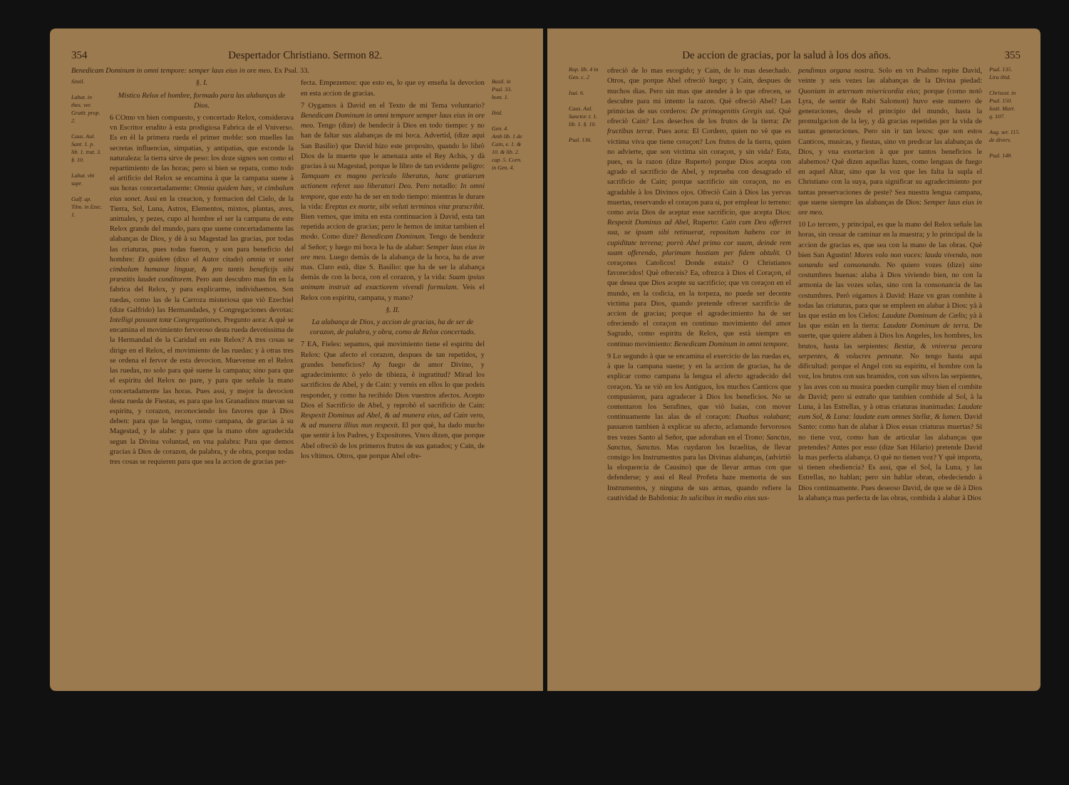354 Despertador Christiano. Sermon 82.
Benedicam Dominum in omni tempore: semper laus eius in ore meo. Ex Psal. 33.
Simil.
Labat. in thes. ver. Gratit. prop. 2.
Caus. Aul. Sant. 1. p. lib. 1. trat. 3. §. 10.
Labat. vbi supr.
Galf. ap. Tilm. in Ezec. 1.
§. I.
Mistico Relox el hombre, formado para las alabanças de Dios.
6 COmo vn bien compuesto, y concertado Relox, considerava vn Escritor erudito à esta prodigiosa Fabrica de el Vniverso. Es en èl la primera rueda el primer moble: son muelles las secretas influencias, simpatias, y antipatias, que esconde la naturaleza: la tierra sirve de peso: los doze signos son como el repartimiento de las horas; pero si bien se repara, como todo el artificio del Relox se encamina à que la campana suene à sus horas concertadamente: Omnia quidem hæc, vt cimbalum eius sonet. Assi en la creacion, y formacion del Cielo, de la Tierra, Sol, Luna, Astros, Elementos, mixtos, plantas, aves, animales, y pezes, cupo al hombre el ser la campana de este Relox grande del mundo, para que suene concertadamente las alabanças de Dios, y dè à su Magestad las gracias, por todas las criaturas, pues todas fueron, y son para beneficio del hombre: Et quidem (dixo el Autor citado) omnia vt sonet cimbalum humanæ linguæ, & pro tantis beneficijs sibi præstitis laudet conditorem. Pero aun descubro mas fin en la fabrica del Relox, y para explicarme, individuemos. Son ruedas, como las de la Carroza misteriosa que viò Ezechiel (dize Galfrido) las Hermandades, y Congregaciones devotas: Intelligi possunt totæ Congregationes. Pregunto aora: A què se encamina el movimiento fervoroso desta rueda devotissima de la Hermandad de la Caridad en este Relox? A tres cosas se dirige en el Relox, el movimiento de las ruedas: y à otras tres se ordena el fervor de esta devocion. Muevense en el Relox las ruedas, no solo para què suene la campana; sino para que el espiritu del Relox no pare, y para que señale la mano concertadamente las horas. Pues assi, y mejor la devocion desta rueda de Fiestas, es para que los Granadinos muevan su espiritu, y corazon, reconociendo los favores que à Dios deben: para que la lengua, como campana, de gracias à su Magestad, y le alabe: y para que la mano obre agradecida segun la Divina voluntad, en vna palabra: Para que demos gracias à Dios de corazon, de palabra, y de obra, porque todas tres cosas se requieren para que sea la accion de gracias per-
fecta. Empezemos: que esto es, lo que oy enseña la devocion en esta accion de gracias.
7 Oygamos à David en el Texto de mi Tema voluntario? Benedicam Dominum in omni tempore semper laus eius in ore meo. Tengo (dize) de bendecir à Dios en todo tiempo: y no han de faltar sus alabanças de mi boca. Advertid, (dize aqui San Basilio) que David hizo este proposito, quando lo librò Dios de la muerte que le amenaza ante el Rey Achis, y dà gracias à su Magestad, porque le libro de tan evidente peligro: Tamquam ex magno periculo liberatus, hanc gratiarum actionem referet suo liberatori Deo. Pero notadlo: In omni tempore, que esto ha de ser en todo tiempo: mientras le durare la vida: Ereptus ex morte, sibi veluti terminos vitæ præscribit. Bien vemos, que imita en esta continuacion à David, esta tan repetida accion de gracias; pero le hemos de imitar tambien el modo. Como dize? Benedicam Dominum. Tengo de bendezir al Señor; y luego mi boca le ha de alabar: Semper laus eius in ore meo. Luego demàs de la alabança de la boca, ha de aver mas. Claro està, dize S. Basilio: que ha de ser la alabança demàs de con la boca, con el corazon, y la vida: Suam ipsius animam instruit ad exactiorem vivendi formulam. Veis el Relox con espiritu, campana, y mano?
§. II.
La alabança de Dios, y accion de gracias, ha de ser de corazon, de palabra, y obra, como de Relox concertado.
7 EA, Fieles: sepamos, què movimiento tiene el espiritu del Relox: Que afecto el corazon, despues de tan repetidos, y grandes beneficios? Ay fuego de amor Divino, y agradecimiento: ò yelo de tibieza, è ingratitud? Mirad los sacrificios de Abel, y de Cain: y vereis en ellos lo que podeis responder, y como ha recibido Dios vuestros afectos. Acepto Dios el Sacrificio de Abel, y reprobò el sacrificio de Cain: Respexit Dominus ad Abel, & ad munera eius, ad Cain vero, & ad munera illius non respexit. El por què, ha dado mucho que sentir à los Padres, y Expositores. Vnos dizen, que porque Abel ofreciò de los primeros frutos de sus ganados; y Cain, de los vltimos. Otros, que porque Abel ofre-
Basil. in Psal. 33. hom. 1.
Ibid.
Gen. 4.
Amb lib. 1 de Cain, e. 1. & 10. & lib. 2. cap. 5. Corn. in Gen. 4.
De accion de gracias, por la salud à los dos años. 355
Rup. lib. 4 in Gen. c. 2
Isai. 6.
Caus. Aul. Sanctor. t. 1. lib. 1. §. 10.
Psal. 136.
ofreciò de lo mas escogido; y Cain, de lo mas desechado. Otros, que porque Abel ofreciò luego; y Cain, despues de muchos dias. Pero sin mas que atender à lo que ofrecen, se descubre para mi intento la razon. Què ofreciò Abel? Las primicias de sus corderos: De primogenitis Gregis sui. Què ofreciò Cain? Los desechos de los frutos de la tierra: De fructibus terræ. Pues aora: El Cordero, quien no vè que es victima viva que tiene coraçon? Los frutos de la tierra, quien no advierte, que son victima sin coraçon, y sin vida? Esta, pues, es la razon (dize Ruperto) porque Dios acepta con agrado el sacrificio de Abel, y reprueba con desagrado el sacrificio de Cain; porque sacrificio sin coraçon, no es agradable à los Divinos ojos. Ofreciò Cain à Dios las yervas muertas, reservando el coraçon para si, por emplear lo terreno: como avia Dios de aceptar esse sacrificio, que acepta Dios: Respexit Dominus ad Abel, Ruperto: Cain cum Deo offerret sua, se ipsum sibi retinuerat, repositum habens cor in cupiditate terrena; porrò Abel primo cor suum, deinde rem suam offerendo, plurimam hostiam per fidem obtulit. O coraçones Catolicos! Donde estais? O Christianos favorecidos! Què ofreceis? Ea, ofrezca à Dios el Coraçon, el que desea que Dios acepte su sacrificio; que vn coraçon en el mundo, en la codicia, en la torpeza, no puede ser decente victima para Dios, quando pretende ofrecer sacrificio de accion de gracias; porque el agradecimiento ha de ser ofreciendo el coraçon en continuo movimiento del amor Sagrado, como espiritu de Relox, que està siempre en continuo movimiento: Benedicam Dominum in omni tempore.
9 Lo segundo à que se encamina el exercicio de las ruedas es, à que la campana suene; y en la accion de gracias, ha de explicar como campana la lengua el afecto agradecido del coraçon. Ya se viò en los Antiguos, los muchos Canticos que compusieron, para agradecer à Dios los beneficios. No se contentaron los Serafines, que viò Isaias, con mover continuamente las alas de el coraçon: Duabus volabant; passaron tambien à explicar su afecto, aclamando fervorosos tres vezes Santo al Señor, que adoraban en el Trono: Sanctus, Sanctus, Sanctus. Mas cuydaron los Israelitas, de llevar consigo los Instrumentos para las Divinas alabanças, (advirtiò la eloquencia de Causino) que de llevar armas con que defenderse; y assi el Real Profeta haze memoria de sus Instrumentos, y ninguna de sus armas, quando refiere la cautividad de Babilonia: In salicibus in medio eius sus-
pendimus organa nostra. Solo en vn Psalmo repite David, veinte y seis vezes las alabanças de la Divina piedad: Quoniam in æternum misericordia eius; porque (como notò Lyra, de sentir de Rabi Salomon) huvo este numero de generaciones, desde el principio del mundo, hasta la promulgacion de la ley, y dà gracias repetidas por la vida de tantas generaciones. Pero sin ir tan lexos: que son estos Canticos, musicas, y fiestas, sino vn predicar las alabanças de Dios, y vna exortacion à que por tantos beneficios le alabemos? Què dizen aquellas luzes, como lenguas de fuego en aquel Altar, sino que la voz que les falta la supla el Christiano con la suya, para significar su agradecimiento por tantas preservaciones de peste? Sea nuestra lengua campana, que suene siempre las alabanças de Dios: Semper laus eius in ore meo.
10 Lo tercero, y principal, es que la mano del Relox señale las horas, sin cessar de caminar en la muestra; y lo principal de la accion de gracias es, que sea con la mano de las obras. Què bien San Agustin! Mores volo non voces: lauda vivendo, non sonando sed consonando. No quiero vozes (dize) sino costumbres buenas: alaba à Dios viviendo bien, no con la armonia de las vozes solas, sino con la consonancia de las costumbres. Però oigamos à David: Haze vn gran combite à todas las criaturas, para que se empleen en alabar à Dios: yà à las que estàn en los Cielos: Laudate Dominum de Cœlis; yà à las que estàn en la tierra: Laudate Dominum de terra. De suerte, que quiere alaben à Dios los Angeles, los hombres, los brutos, hasta las serpientes: Bestiæ, & vniversa pecora serpentes, & volucres pennatæ. No tengo hasta aqui dificultad: porque el Angel con su espiritu, el hombre con la voz, los brutos con sus bramidos, con sus silvos las serpientes, y las aves con su musica pueden cumplir muy bien el combite de David; pero si estraño que tambien combide al Sol, à la Luna, à las Estrellas, y à otras criaturas inanimadas: Laudate eum Sol, & Luna: laudate eum omnes Stellæ, & lumen. David Santo: como han de alabar à Dios essas criaturas muertas? Si no tiene voz, como han de articular las alabanças que pretendes? Antes por esso (dize San Hilario) pretende David la mas perfecta alabança. O què no tienen voz? Y què importa, si tienen obediencia? Es assi, que el Sol, la Luna, y las Estrellas, no hablan; pero sin hablar obran, obedeciendo à Dios continuamente. Pues deseoso David, de que se dè à Dios la alabança mas perfecta de las obras, combida à alabar à Dios
Psal. 135. Lira ibid.
Chrisost. in Psal. 150. Iusti. Mart. q. 107.
Aug. ser. 115. de divers.
Psal. 148.